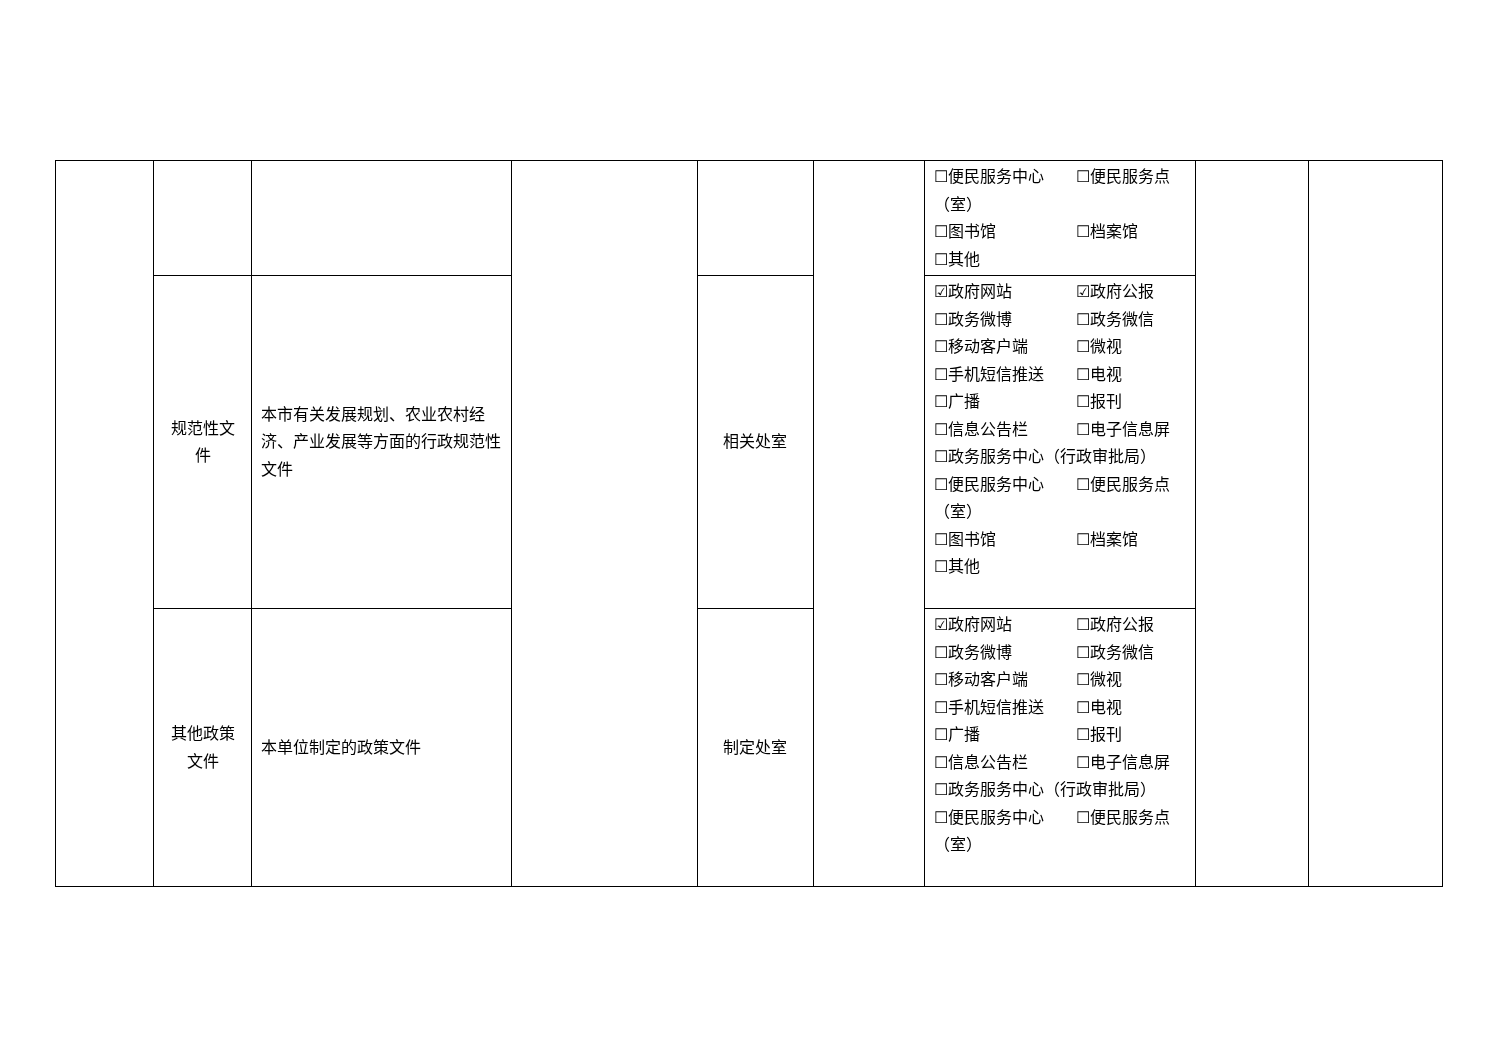| | | | | | | ☐便民服务中心 ☐便民服务点（室） ☐图书馆 ☐档案馆 ☐其他 | | |
| | 规范性文件 | 本市有关发展规划、农业农村经济、产业发展等方面的行政规范性文件 | | 相关处室 | | ☑政府网站 ☑政府公报 ☐政务微博 ☐政务微信 ☐移动客户端 ☐微视 ☐手机短信推送 ☐电视 ☐广播 ☐报刊 ☐信息公告栏 ☐电子信息屏 ☐政务服务中心（行政审批局） ☐便民服务中心 ☐便民服务点（室） ☐图书馆 ☐档案馆 ☐其他 | | |
| | 其他政策文件 | 本单位制定的政策文件 | | 制定处室 | | ☑政府网站 ☐政府公报 ☐政务微博 ☐政务微信 ☐移动客户端 ☐微视 ☐手机短信推送 ☐电视 ☐广播 ☐报刊 ☐信息公告栏 ☐电子信息屏 ☐政务服务中心（行政审批局） ☐便民服务中心 ☐便民服务点（室） | | |